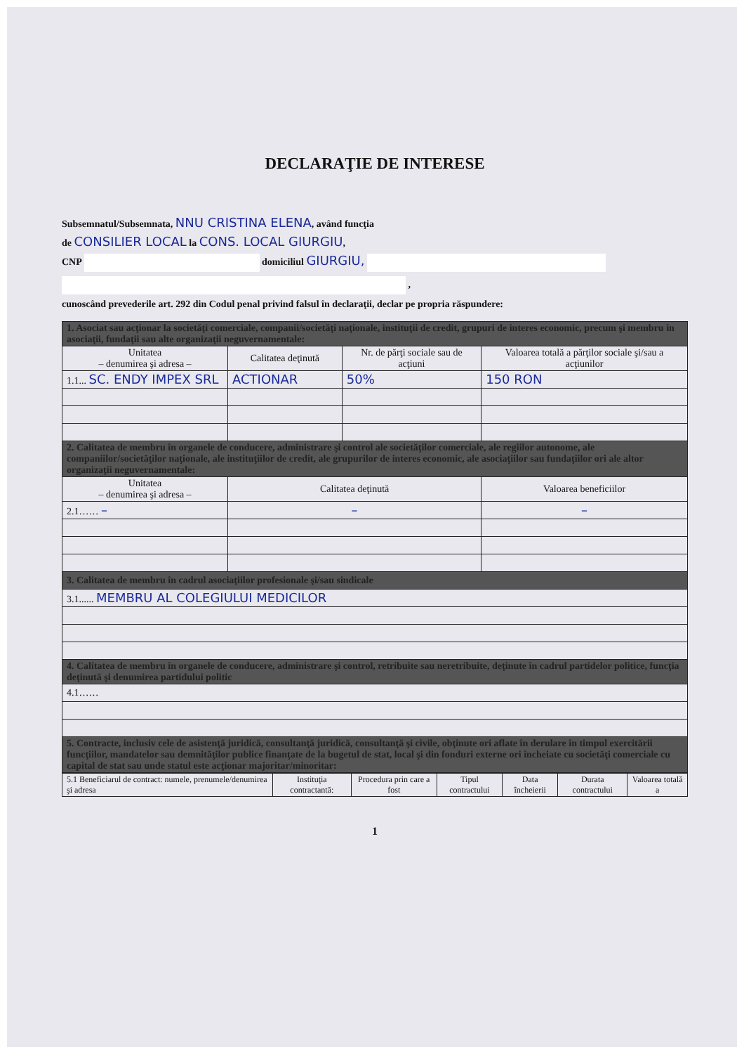DECLARAŢIE DE INTERESE
Subsemnatul/Subsemnata, NNU CRISTINA ELENA, având funcţia
de CONSILIER LOCAL la CONS. LOCAL GIURGIU,
CNP domiciliul GIURGIU,
,
cunoscând prevederile art. 292 din Codul penal privind falsul în declaraţii, declar pe propria răspundere:
| 1. Asociat sau acţionar la societăţi comerciale, companii/societăţi naţionale, instituţii de credit, grupuri de interes economic, precum şi membru în asociaţii, fundaţii sau alte organizaţii neguvernamentale: | | | |
| --- | --- | --- | --- |
| Unitatea – denumirea şi adresa – | Calitatea deţinută | Nr. de părţi sociale sau de acţiuni | Valoarea totală a părţilor sociale şi/sau a acţiunilor |
| 1.1... SC. ENDY IMPEX SRL | ACTIONAR | 50% | 150 RON |
| 2. Calitatea de membru în organele de conducere, administrare şi control ale societăţilor comerciale, ale regiilor autonome, ale companiilor/societăţilor naţionale, ale instituţiilor de credit, ale grupurilor de interes economic, ale asociaţiilor sau fundaţiilor ori ale altor organizaţii neguvernamentale: | | | |
| Unitatea – denumirea şi adresa – | Calitatea deţinută | | Valoarea beneficiilor |
| 2.1…… – | – | | – |
| 3. Calitatea de membru în cadrul asociaţiilor profesionale şi/sau sindicale | | | |
| 3.1...... MEMBRU AL COLEGIULUI MEDICILOR | | | |
| 4. Calitatea de membru în organele de conducere, administrare şi control, retribuite sau neretribuite, deţinute în cadrul partidelor politice, funcţia deţinută şi denumirea partidului politic | | | |
| 4.1…… | | | |
| 5. Contracte, inclusiv cele de asistenţă juridică, consultanţă juridică, consultanţă şi civile, obţinute ori aflate în derulare în timpul exercitării funcţiilor, mandatelor sau demnităţilor publice finanţate de la bugetul de stat, local şi din fonduri externe ori încheiate cu societăţi comerciale cu capital de stat sau unde statul este acţionar majoritar/minoritar: | | | |
| 5.1 Beneficiarul de contract: numele, prenumele/denumirea şi adresa | Instituţia contractantă: | Procedura prin care a fost | Tipul contractului | Data încheierii | Durata contractului | Valoarea totală a |
1